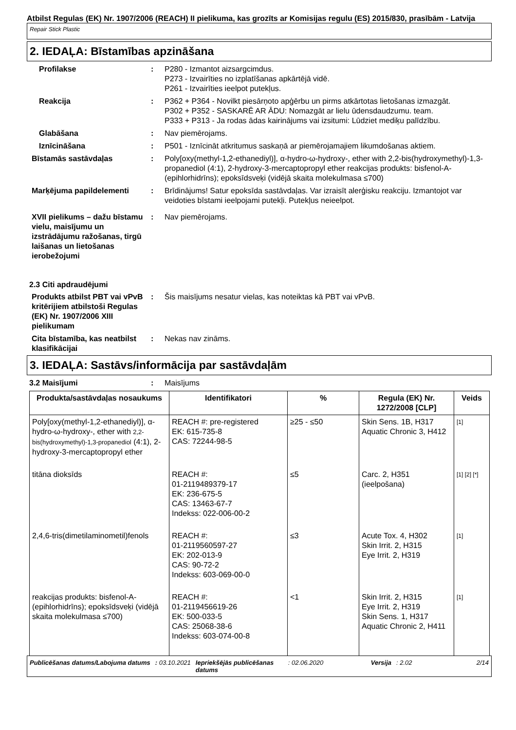Atbilst Regulas (EK) Nr. 1907/2006 (REACH) II pielikuma, kas grozīts ar Komisijas regulu (ES) 2015/830, prasībām - Latvija
Repair Stick Plastic
2. IEDAĻA: Bīstamības apzināšana
Profilakse : P280 - Izmantot aizsargcimdus.
P273 - Izvairīties no izplatīšanas apkārtējā vidē.
P261 - Izvairīties ieelpot putekļus.
Reakcija : P362 + P364 - Novilkt piesārņoto apģērbu un pirms atkārtotas lietošanas izmazgāt.
P302 + P352 - SASKARĒ AR ĀDU: Nomazgāt ar lielu ūdensdaudzumu. team.
P333 + P313 - Ja rodas ādas kairinājums vai izsitumi: Lūdziet mediķu palīdzību.
Glabāšana : Nav piemērojams.
Iznīcināšana : P501 - Iznīcināt atkritumus saskaņā ar piemērojamajiem likumdošanas aktiem.
Bīstamās sastāvdaļas : Poly[oxy(methyl-1,2-ethanediyl)], α-hydro-ω-hydroxy-, ether with 2,2-bis(hydroxymethyl)-1,3-propanediol (4:1), 2-hydroxy-3-mercaptopropyl ether reakcijas produkts: bisfenol-A-(epihlorhidrīns); epoksīdsveķi (vidējā skaita molekulmasa ≤700)
Marķējuma papildelementi : Brīdinājums! Satur epoksīda sastāvdaļas. Var izraisīt alerģisku reakciju. Izmantojot var veidoties bīstami ieelpojami putekļi. Putekļus neieelpot.
XVII pielikums – dažu bīstamu vielu, maisījumu un izstrādājumu ražošanas, tirgū laišanas un lietošanas ierobežojumi
: Nav piemērojams.
2.3 Citi apdraudējumi
Produkts atbilst PBT vai vPvB kritērijiem atbilstoši Regulas (EK) Nr. 1907/2006 XIII pielikumam
: Šis maisījums nesatur vielas, kas noteiktas kā PBT vai vPvB.
Cita bīstamība, kas neatbilst klasifikācijai
: Nekas nav zināms.
3. IEDAĻA: Sastāvs/informācija par sastāvdaļām
3.2 Maisījumi : Maisījums
| Produkta/sastāvdaļas nosaukums | Identifikatori | % | Regula (EK) Nr. 1272/2008 [CLP] | Veids |
| --- | --- | --- | --- | --- |
| Poly[oxy(methyl-1,2-ethanediyl)], α-hydro-ω-hydroxy-, ether with 2,2-bis(hydroxymethyl)-1,3-propanediol (4:1), 2-hydroxy-3-mercaptopropyl ether | REACH #: pre-registered EK: 615-735-8 CAS: 72244-98-5 | ≥25 - ≤50 | Skin Sens. 1B, H317 Aquatic Chronic 3, H412 | [1] |
| titāna dioksīds | REACH #: 01-2119489379-17 EK: 236-675-5 CAS: 13463-67-7 Indekss: 022-006-00-2 | ≤5 | Carc. 2, H351 (ieelpošana) | [1] [2] [*] |
| 2,4,6-tris(dimetilaminometil)fenols | REACH #: 01-2119560597-27 EK: 202-013-9 CAS: 90-72-2 Indekss: 603-069-00-0 | ≤3 | Acute Tox. 4, H302 Skin Irrit. 2, H315 Eye Irrit. 2, H319 | [1] |
| reakcijas produkts: bisfenol-A-(epihlorhidrīns); epoksīdsveķi (vidējā skaita molekulmasa ≤700) | REACH #: 01-2119456619-26 EK: 500-033-5 CAS: 25068-38-6 Indekss: 603-074-00-8 | <1 | Skin Irrit. 2, H315 Eye Irrit. 2, H319 Skin Sens. 1, H317 Aquatic Chronic 2, H411 | [1] |
Publicēšanas datums/Labojuma datums : 03.10.2021 Iepriekšējās publicēšanas datums : 02.06.2020 Versija : 2.02 2/14